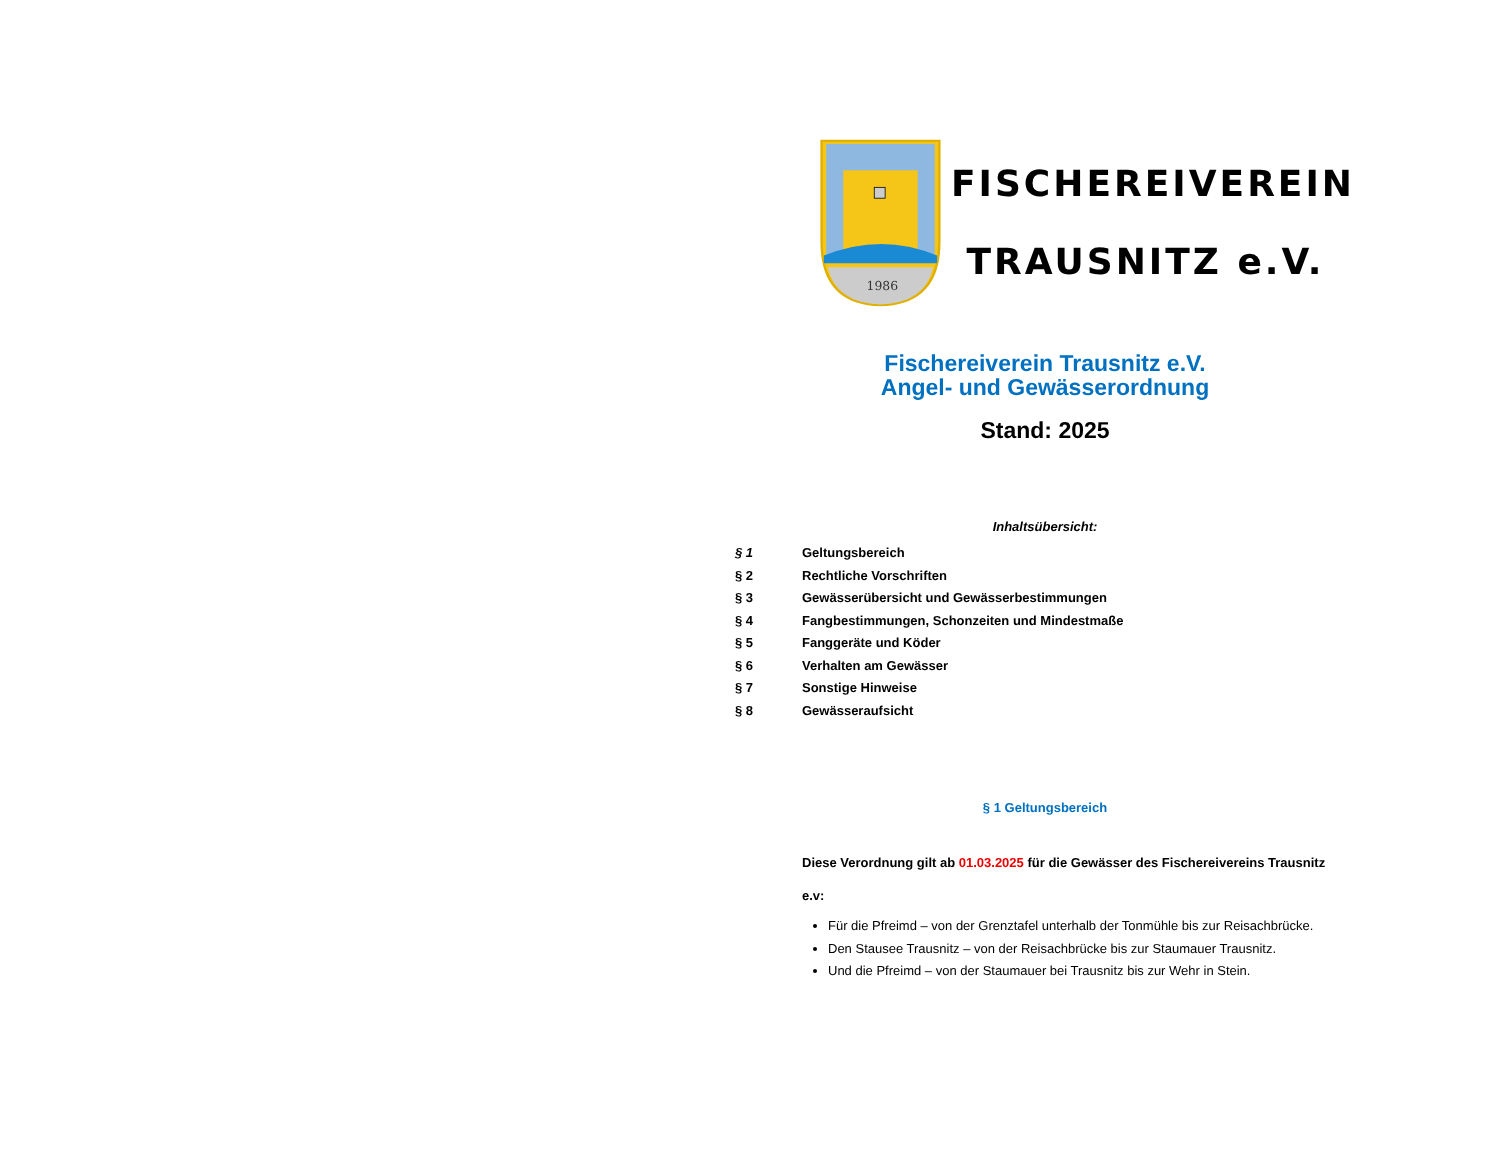1986
FISCHEREIVEREIN
TRAUSNITZ e.V.
Fischereiverein Trausnitz e.V.
Angel- und Gewässerordnung
Stand: 2025
Inhaltsübersicht:
§ 1 Geltungsbereich
§ 2 Rechtliche Vorschriften
§ 3 Gewässerübersicht und Gewässerbestimmungen
§ 4 Fangbestimmungen, Schonzeiten und Mindestmaße
§ 5 Fanggeräte und Köder
§ 6 Verhalten am Gewässer
§ 7 Sonstige Hinweise
§ 8 Gewässeraufsicht
§ 1 Geltungsbereich
Diese Verordnung gilt ab 01.03.2025 für die Gewässer des Fischereivereins Trausnitz
e.v:
Für die Pfreimd – von der Grenztafel unterhalb der Tonmühle bis zur Reisachbrücke.
Den Stausee Trausnitz – von der Reisachbrücke bis zur Staumauer Trausnitz.
Und die Pfreimd – von der Staumauer bei Trausnitz bis zur Wehr in Stein.